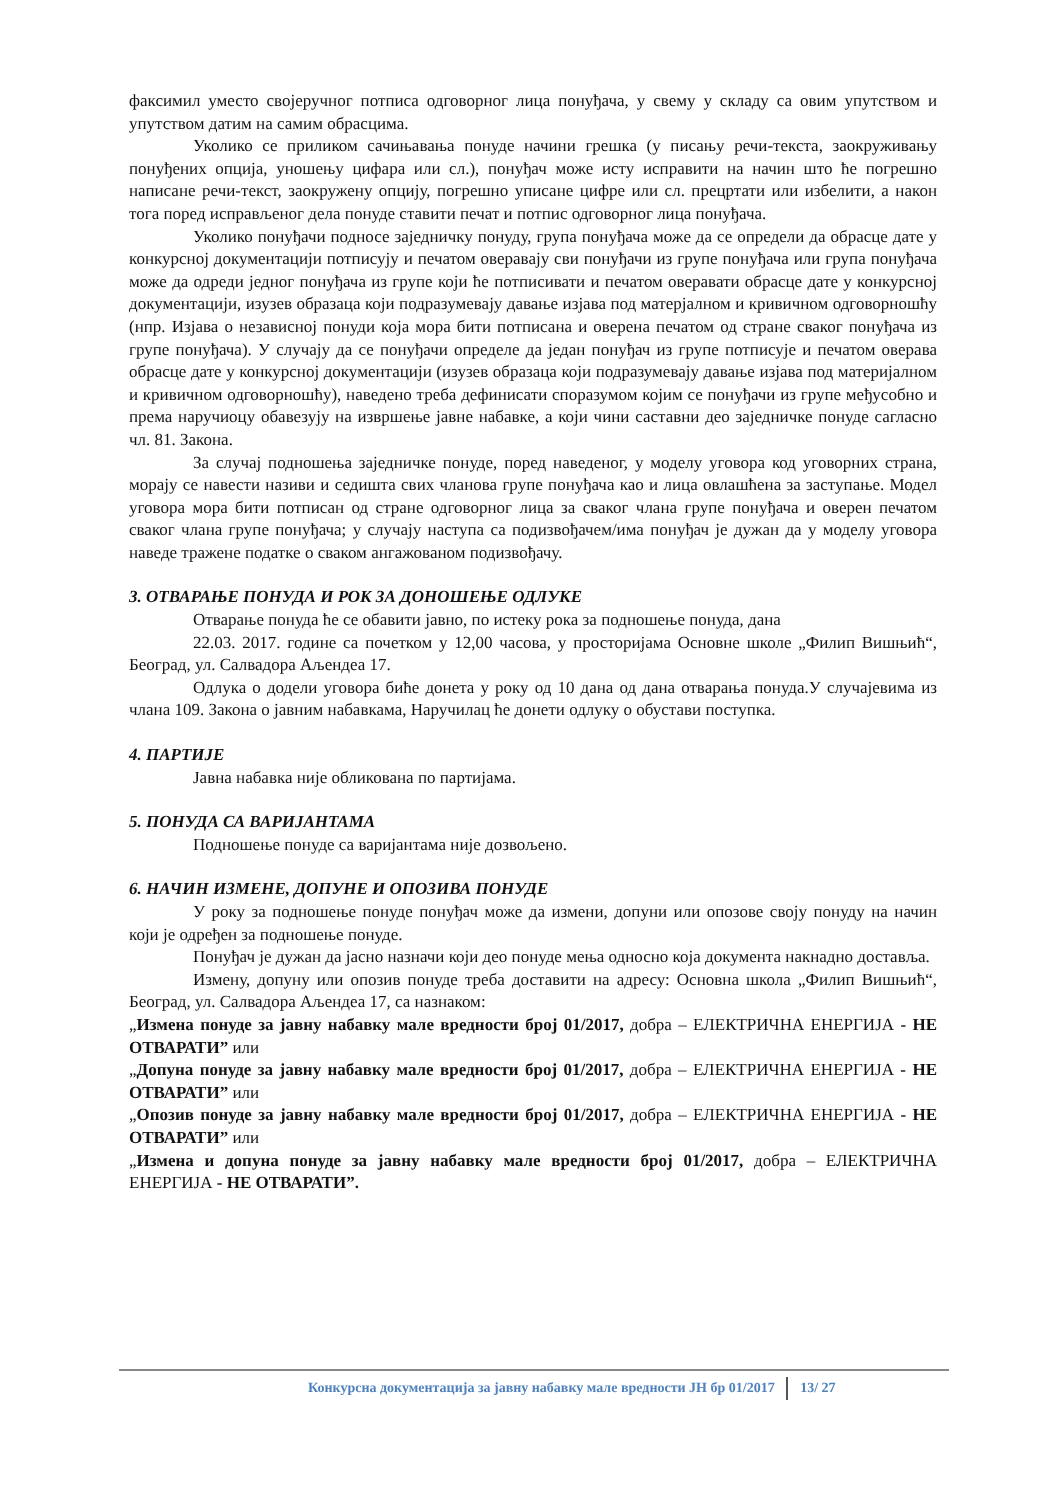факсимил уместо својеручног потписа одговорног лица понуђача, у свему у складу са овим упутством и упутством датим на самим обрасцима.
Уколико се приликом сачињавања понуде начини грешка (у писању речи-текста, заокруживању понуђених опција, уношењу цифара или сл.), понуђач може исту исправити на начин што ће погрешно написане речи-текст, заокружену опцију, погрешно уписане цифре или сл. прецртати или избелити, а након тога поред исправљеног дела понуде ставити печат и потпис одговорног лица понуђача.
Уколико понуђачи подносе заједничку понуду, група понуђача може да се определи да обрасце дате у конкурсној документацији потписују и печатом оверавају сви понуђачи из групе понуђача или група понуђача може да одреди једног понуђача из групе који ће потписивати и печатом оверавати обрасце дате у конкурсној документацији, изузев образаца који подразумевају давање изјава под матерјалном и кривичном одговорношћу (нпр. Изјава о независној понуди која мора бити потписана и оверена печатом од стране сваког понуђача из групе понуђача). У случају да се понуђачи определе да један понуђач из групе потписује и печатом оверава обрасце дате у конкурсној документацији (изузев образаца који подразумевају давање изјава под материјалном и кривичном одговорношћу), наведено треба дефинисати споразумом којим се понуђачи из групе међусобно и према наручиоцу обавезују на извршење јавне набавке, а који чини саставни део заједничке понуде сагласно чл. 81. Закона.
За случај подношења заједничке понуде, поред наведеног, у моделу уговора код уговорних страна, морају се навести називи и седишта свих чланова групе понуђача као и лица овлашћена за заступање. Модел уговора мора бити потписан од стране одговорног лица за сваког члана групе понуђача и оверен печатом сваког члана групе понуђача; у случају наступа са подизвођачем/има понуђач је дужан да у моделу уговора наведе тражене податке о сваком ангажованом подизвођачу.
3. ОТВАРАЊЕ ПОНУДА И РОК ЗА ДОНОШЕЊЕ ОДЛУКЕ
Отварање понуда ће се обавити јавно, по истеку рока за подношење понуда, дана
22.03. 2017. године са почетком у 12,00 часова, у просторијама Основне школе „Филип Вишњић“, Београд, ул. Салвадора Аљендеа 17.
Одлука о додели уговора биће донета у року од 10 дана од дана отварања понуда.У случајевима из члана 109. Закона о јавним набавкама, Наручилац ће донети одлуку о обустави поступка.
4. ПАРТИЈЕ
Јавна набавка није обликована по партијама.
5. ПОНУДА СА ВАРИЈАНТАМА
Подношење понуде са варијантама није дозвољено.
6. НАЧИН ИЗМЕНЕ, ДОПУНЕ И ОПОЗИВА ПОНУДЕ
У року за подношење понуде понуђач може да измени, допуни или опозове своју понуду на начин који је одређен за подношење понуде.
Понуђач је дужан да јасно назначи који део понуде мења односно која документа накнадно доставља.
Измену, допуну или опозив понуде треба доставити на адресу: Основна школа „Филип Вишњић“, Београд, ул. Салвадора Аљендеа 17, са назнаком:
„Измена понуде за јавну набавку мале вредности број 01/2017, добра – ЕЛЕКТРИЧНА ЕНЕРГИЈА - НЕ ОТВАРАТИ” или
„Допуна понуде за јавну набавку мале вредности број 01/2017, добра – ЕЛЕКТРИЧНА ЕНЕРГИЈА - НЕ ОТВАРАТИ” или
„Опозив понуде за јавну набавку мале вредности број 01/2017, добра – ЕЛЕКТРИЧНА ЕНЕРГИЈА - НЕ ОТВАРАТИ” или
„Измена и допуна понуде за јавну набавку мале вредности број 01/2017, добра – ЕЛЕКТРИЧНА ЕНЕРГИЈА - НЕ ОТВАРАТИ”.
Конкурсна документација за јавну набавку мале вредности ЈН бр 01/2017 13/ 27